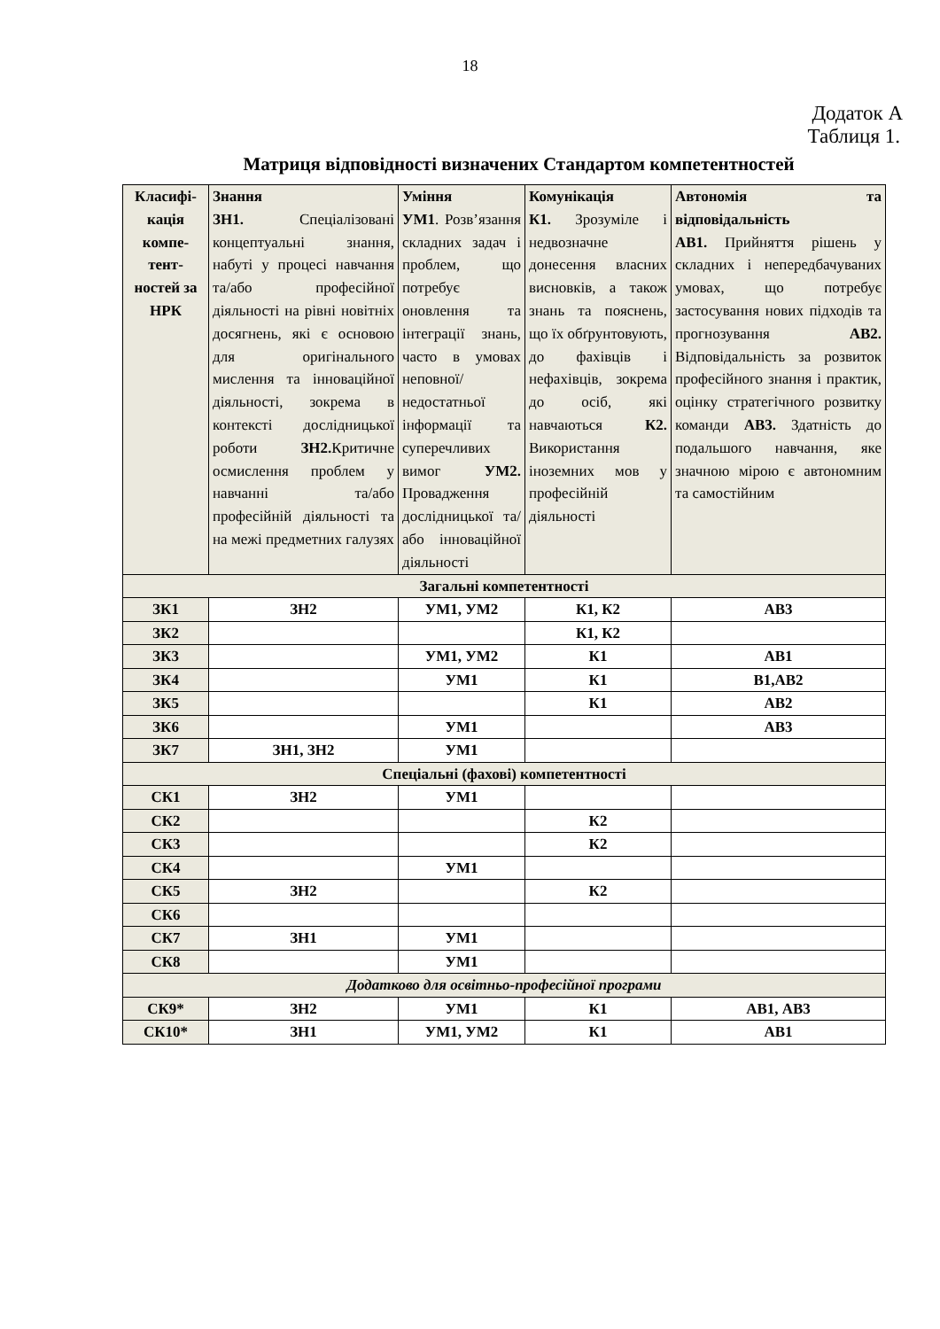18
Додаток А
Таблиця 1.
Матриця відповідності визначених Стандартом компетентностей
| Класифі-кація компе-тент-ностей за НРК | Знання ЗН1. Спеціалізовані концептуальні знання, набуті у процесі навчання та/або професійної діяльності на рівні новітніх досягнень, які є основою для оригінального мислення та інноваційної діяльності, зокрема в контексті дослідницької роботи ЗН2. Критичне осмислення проблем у навчанні та/або професійній діяльності та на межі предметних галузях | Уміння УМ1 . Розв’язання складних задач і проблем, що потребує оновлення та інтеграції знань, часто в умовах неповної/ недостатньої інформації та суперечливих вимог УМ2. Провадження дослідницької та/або інноваційної діяльності | Комунікація К1. Зрозуміле і недвозначне донесення власних висновків, а також знань та пояснень, що їх обґрунтовують, до фахівців і нефахівців, зокрема до осіб, які навчаються К2. Використання іноземних мов у професійній діяльності | Автономія та відповідальність АВ1. Прийняття рішень у складних і непередбачуваних умовах, що потребує застосування нових підходів та прогнозування АВ2. Відповідальність за розвиток професійного знання і практик, оцінку стратегічного розвитку команди АВ3. Здатність до подальшого навчання, яке значною мірою є автономним та самостійним |
| Загальні компетентності | | | | |
| ЗК1 | ЗН2 | УМ1, УМ2 | К1, К2 | АВ3 |
| ЗК2 | | | К1, К2 | |
| ЗК3 | | УМ1, УМ2 | К1 | АВ1 |
| ЗК4 | | УМ1 | К1 | В1,АВ2 |
| ЗК5 | | | К1 | АВ2 |
| ЗК6 | | УМ1 | | АВ3 |
| ЗК7 | ЗН1, ЗН2 | УМ1 | | |
| Спеціальні (фахові) компетентності | | | | |
| СК1 | ЗН2 | УМ1 | | |
| СК2 | | | К2 | |
| СК3 | | | К2 | |
| СК4 | | УМ1 | | |
| СК5 | ЗН2 | | К2 | |
| СК6 | | | | |
| СК7 | ЗН1 | УМ1 | | |
| СК8 | | УМ1 | | |
| Додатково для освітньо-професійної програми | | | | |
| СК9* | ЗН2 | УМ1 | К1 | АВ1, АВ3 |
| СК10* | ЗН1 | УМ1, УМ2 | К1 | АВ1 |